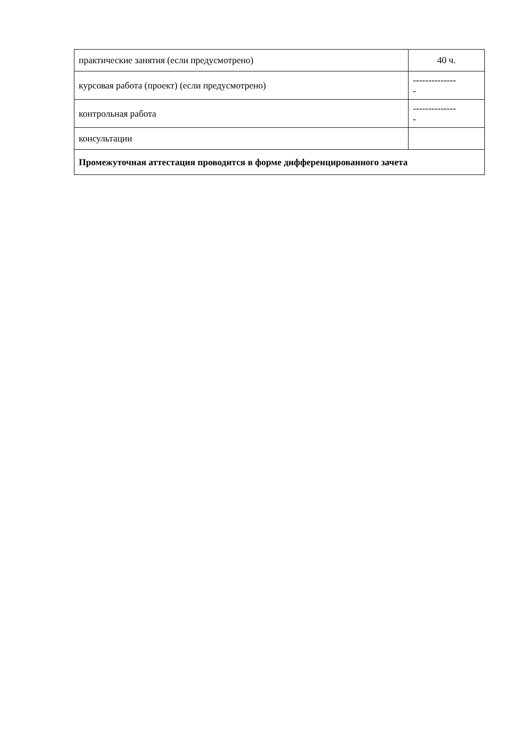| практические занятия (если предусмотрено) | 40 ч. |
| курсовая работа (проект) (если предусмотрено) | -------------- - |
| контрольная работа | -------------- - |
| консультации | |
| Промежуточная аттестация проводится в форме дифференцированного зачета | |